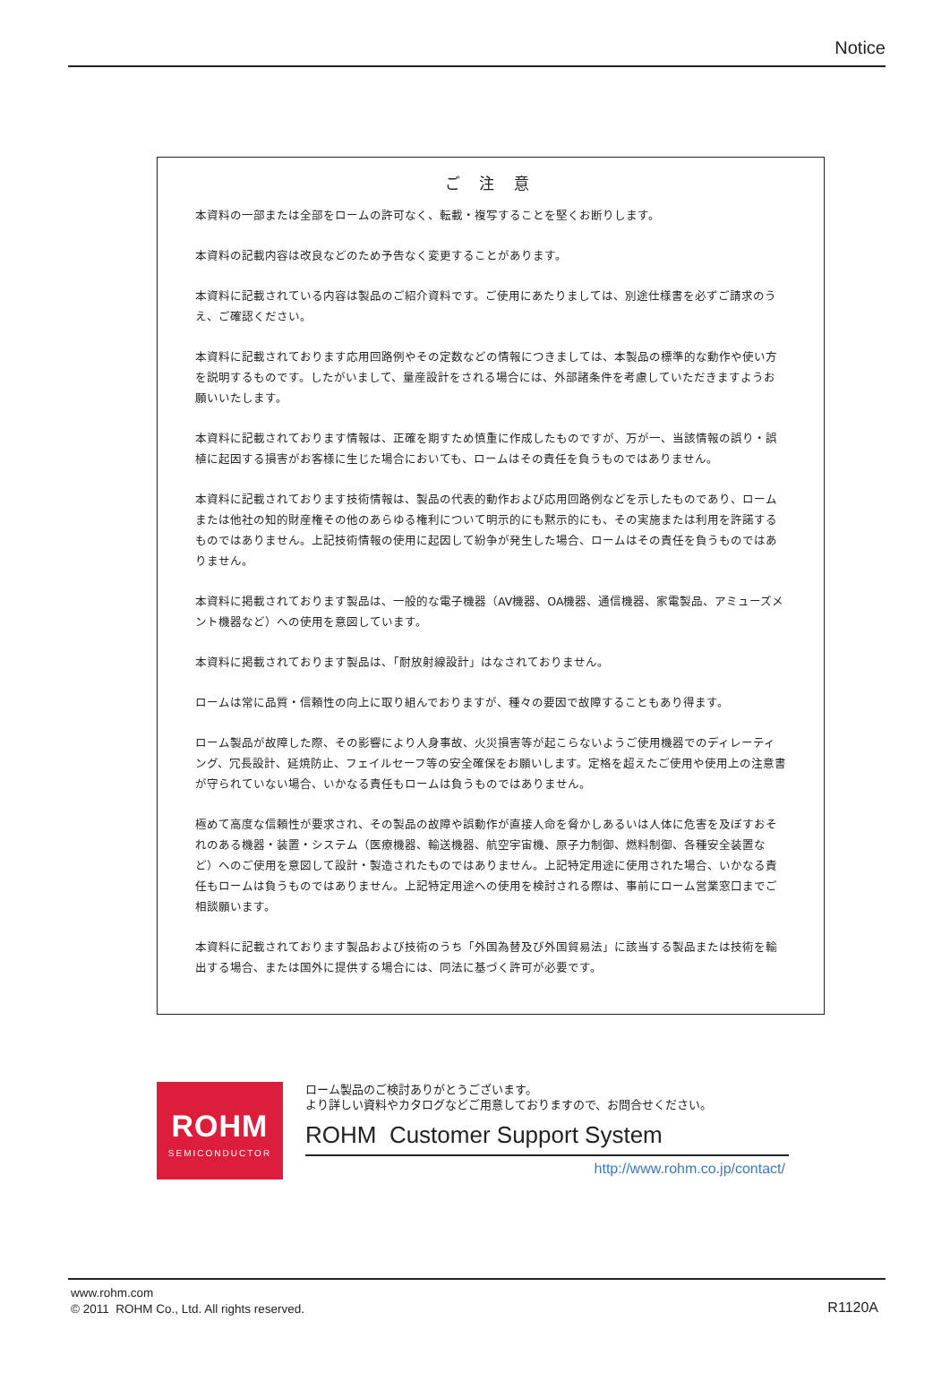Notice
ご 注 意
本資料の一部または全部をロームの許可なく、転載・複写することを堅くお断りします。
本資料の記載内容は改良などのため予告なく変更することがあります。
本資料に記載されている内容は製品のご紹介資料です。ご使用にあたりましては、別途仕様書を必ずご請求のうえ、ご確認ください。
本資料に記載されております応用回路例やその定数などの情報につきましては、本製品の標準的な動作や使い方を説明するものです。したがいまして、量産設計をされる場合には、外部諸条件を考慮していただきますようお願いいたします。
本資料に記載されております情報は、正確を期すため慎重に作成したものですが、万が一、当該情報の誤り・誤植に起因する損害がお客様に生じた場合においても、ロームはその責任を負うものではありません。
本資料に記載されております技術情報は、製品の代表的動作および応用回路例などを示したものであり、ロームまたは他社の知的財産権その他のあらゆる権利について明示的にも黙示的にも、その実施または利用を許諾するものではありません。上記技術情報の使用に起因して紛争が発生した場合、ロームはその責任を負うものではありません。
本資料に掲載されております製品は、一般的な電子機器（AV機器、OA機器、通信機器、家電製品、アミューズメント機器など）への使用を意図しています。
本資料に掲載されております製品は、「耐放射線設計」はなされておりません。
ロームは常に品質・信頼性の向上に取り組んでおりますが、種々の要因で故障することもあり得ます。
ローム製品が故障した際、その影響により人身事故、火災損害等が起こらないようご使用機器でのディレーティング、冗長設計、延焼防止、フェイルセーフ等の安全確保をお願いします。定格を超えたご使用や使用上の注意書が守られていない場合、いかなる責任もロームは負うものではありません。
極めて高度な信頼性が要求され、その製品の故障や誤動作が直接人命を脅かしあるいは人体に危害を及ぼすおそれのある機器・装置・システム（医療機器、輸送機器、航空宇宙機、原子力制御、燃料制御、各種安全装置など）へのご使用を意図して設計・製造されたものではありません。上記特定用途に使用された場合、いかなる責任もロームは負うものではありません。上記特定用途への使用を検討される際は、事前にローム営業窓口までご相談願います。
本資料に記載されております製品および技術のうち「外国為替及び外国貿易法」に該当する製品または技術を輸出する場合、または国外に提供する場合には、同法に基づく許可が必要です。
ROHM
SEMICONDUCTOR
ローム製品のご検討ありがとうございます。
より詳しい資料やカタログなどご用意しておりますので、お問合せください。
ROHM Customer Support System
http://www.rohm.co.jp/contact/
www.rohm.com
© 2011 ROHM Co., Ltd. All rights reserved.
R1120A